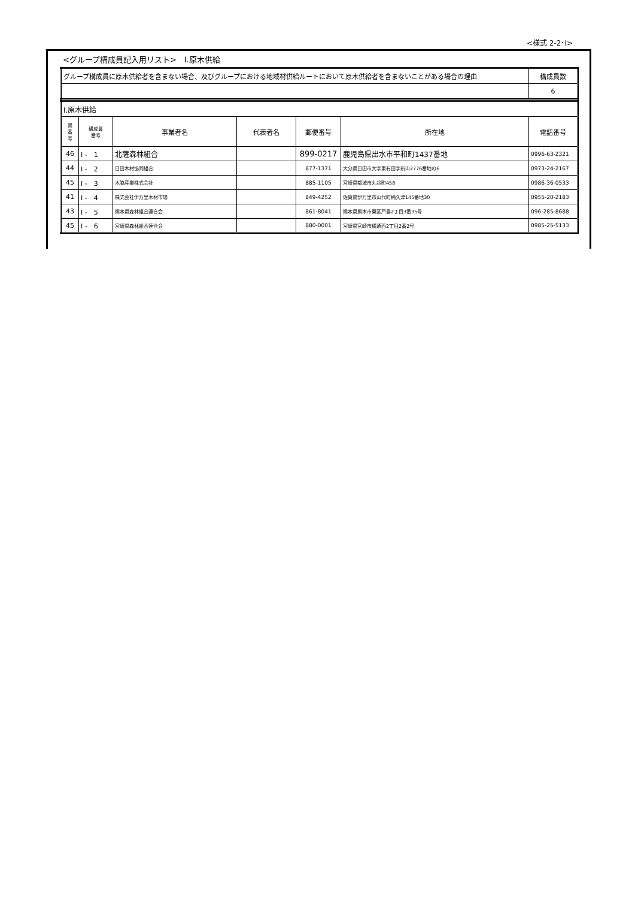<様式 2-2･Ⅰ>
<グループ構成員記入用リスト>　Ⅰ.原木供給
| グループ構成員に原木供給者を含まない場合、及びグループにおける地域材供給ルートにおいて原木供給者を含まないことがある場合の理由 | 構成員数 |
| | 6 |
| Ⅰ.原木供給 | | | | | | |
| 県 番 号 | 構成員 番号 | 事業者名 | 代表者名 | 郵便番号 | 所在地 | 電話番号 |
| 46 | Ⅰ - 1 | 北薩森林組合 | | 899-0217 | 鹿児島県出水市平和町1437番地 | 0996-63-2321 |
| 44 | Ⅰ - 2 | 日田木材協同組合 | | 877-1371 | 大分県日田市大字東有田字新山2776番地の6 | 0973-24-2167 |
| 45 | Ⅰ - 3 | 木脇産業株式会社 | | 885-1105 | 宮崎県都城市丸谷町458 | 0986-36-0533 |
| 41 | Ⅰ - 4 | 株式会社伊万里木材市場 | | 849-4252 | 佐賀県伊万里市山代町楠久津145番地30 | 0955-20-2183 |
| 43 | Ⅰ - 5 | 熊本県森林組合連合会 | | 861-8041 | 熊本県熊本市東区戸島2丁目3番35号 | 096-285-8688 |
| 45 | Ⅰ - 6 | 宮崎県森林組合連合会 | | 880-0001 | 宮崎県宮崎市橘通西2丁目2番2号 | 0985-25-5133 |